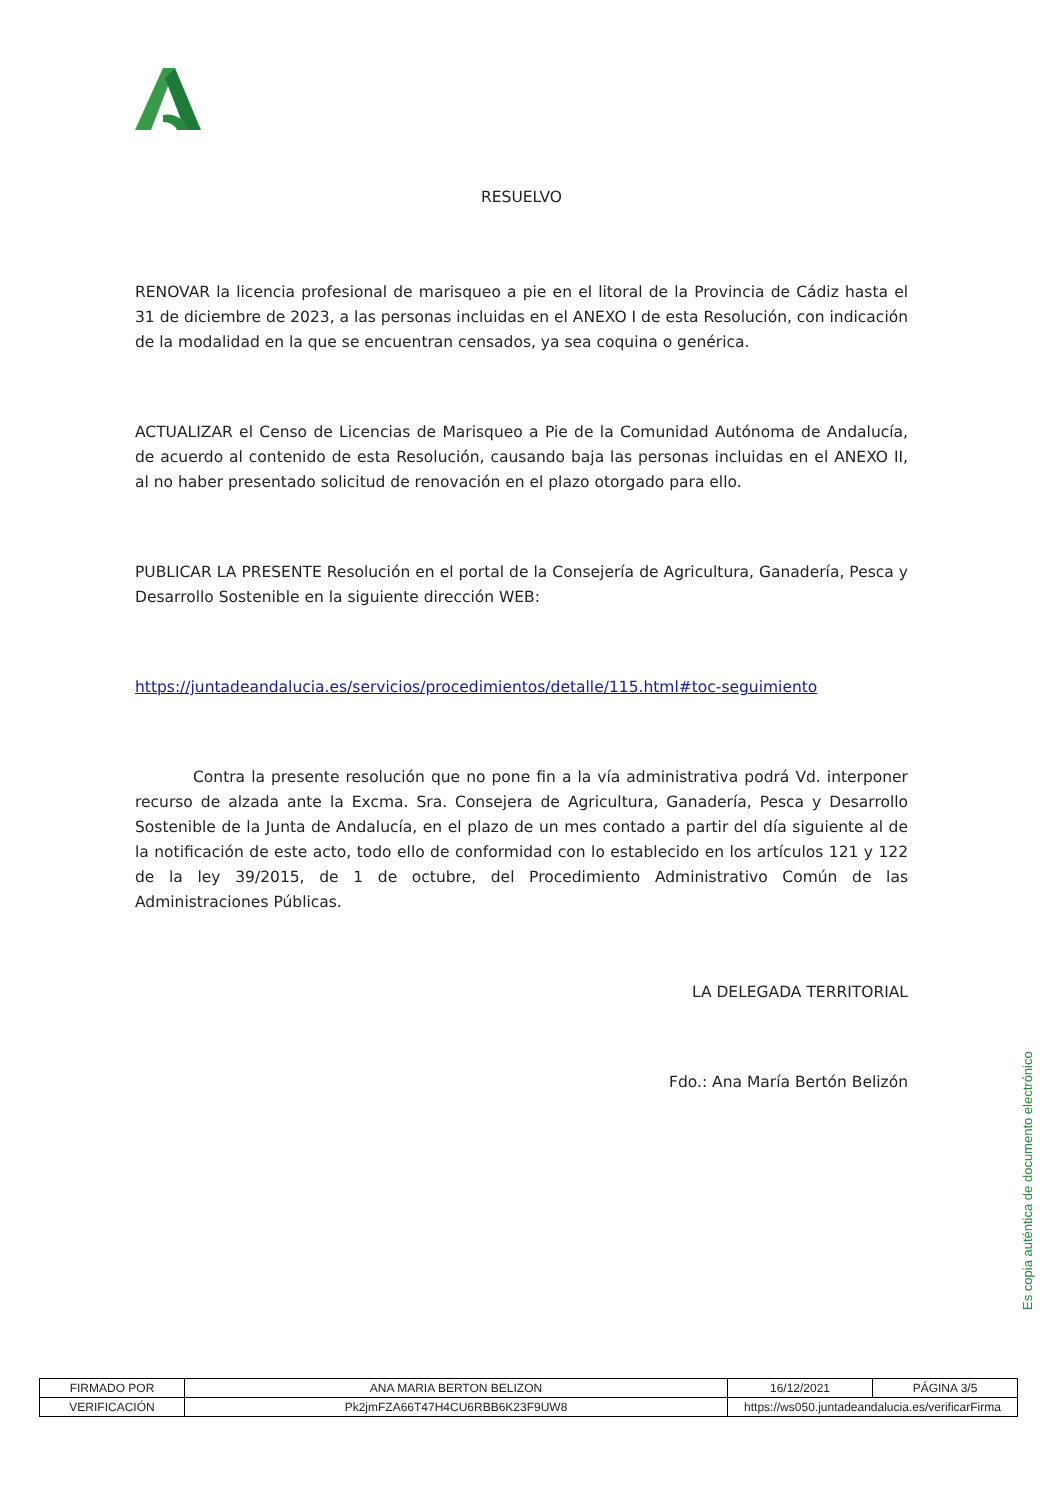RESUELVO
RENOVAR la licencia profesional de marisqueo a pie en el litoral de la Provincia de Cádiz hasta el 31 de diciembre de 2023, a las personas incluidas en el ANEXO I de esta Resolución, con indicación de la modalidad en la que se encuentran censados, ya sea coquina o genérica.
ACTUALIZAR el Censo de Licencias de Marisqueo a Pie de la Comunidad Autónoma de Andalucía, de acuerdo al contenido de esta Resolución, causando baja las personas incluidas en el ANEXO II, al no haber presentado solicitud de renovación en el plazo otorgado para ello.
PUBLICAR LA PRESENTE Resolución en el portal de la Consejería de Agricultura, Ganadería, Pesca y Desarrollo Sostenible en la siguiente dirección WEB:
https://juntadeandalucia.es/servicios/procedimientos/detalle/115.html#toc-seguimiento
Contra la presente resolución que no pone fin a la vía administrativa podrá Vd. interponer recurso de alzada ante la Excma. Sra. Consejera de Agricultura, Ganadería, Pesca y Desarrollo Sostenible de la Junta de Andalucía, en el plazo de un mes contado a partir del día siguiente al de la notificación de este acto, todo ello de conformidad con lo establecido en los artículos 121 y 122 de la ley 39/2015, de 1 de octubre, del Procedimiento Administrativo Común de las Administraciones Públicas.
LA DELEGADA TERRITORIAL
Fdo.: Ana María Bertón Belizón
Es copia auténtica de documento electrónico
| FIRMADO POR | ANA MARIA BERTON BELIZON | | 16/12/2021 | PÁGINA 3/5 |
| VERIFICACIÓN | Pk2jmFZA66T47H4CU6RBB6K23F9UW8 | https://ws050.juntadeandalucia.es/verificarFirma | | |